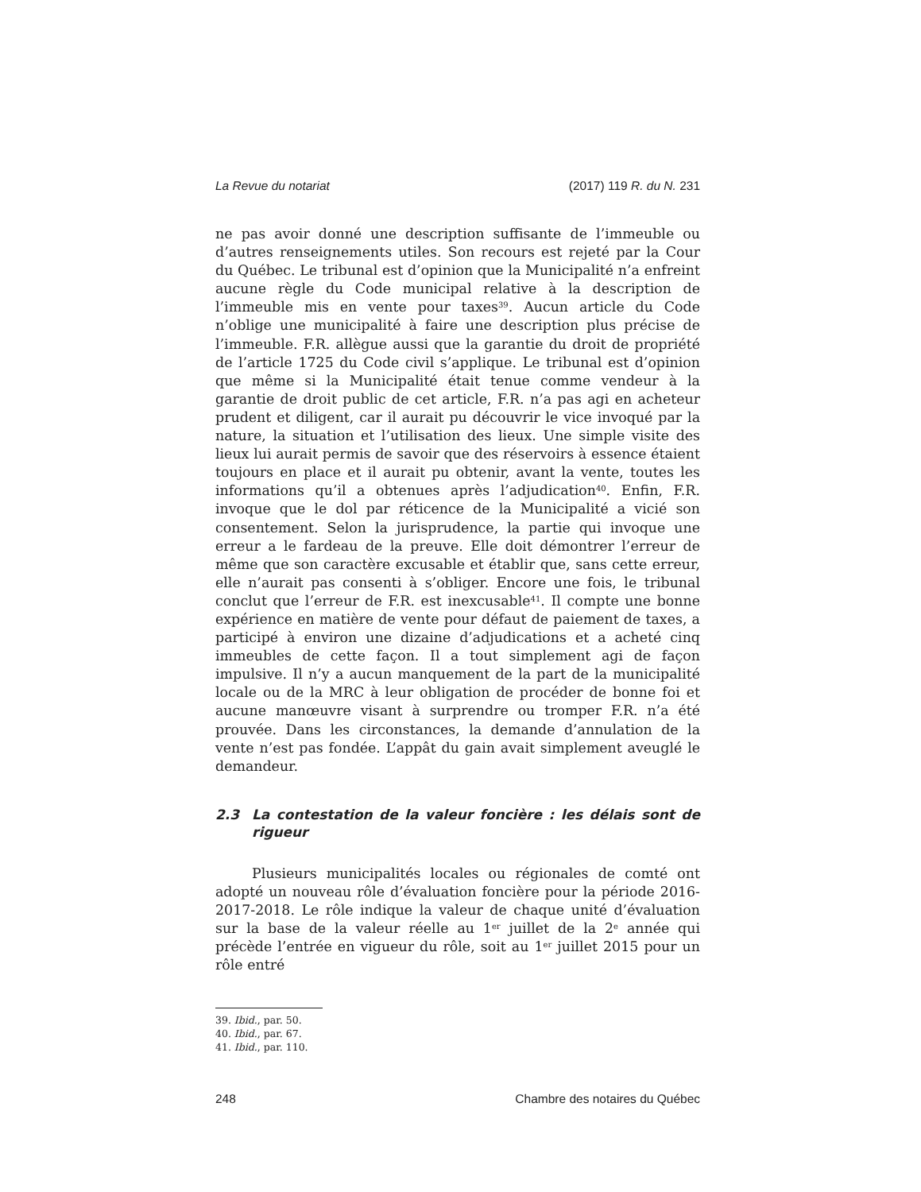La Revue du notariat (2017) 119 R. du N. 231
ne pas avoir donné une description suffisante de l’immeuble ou d’autres renseignements utiles. Son recours est rejeté par la Cour du Québec. Le tribunal est d’opinion que la Municipalité n’a enfreint aucune règle du Code municipal relative à la description de l’immeuble mis en vente pour taxes<sup>39</sup>. Aucun article du Code n’oblige une municipalité à faire une description plus précise de l’immeuble. F.R. allègue aussi que la garantie du droit de propriété de l’article 1725 du Code civil s’applique. Le tribunal est d’opinion que même si la Municipalité était tenue comme vendeur à la garantie de droit public de cet article, F.R. n’a pas agi en acheteur prudent et diligent, car il aurait pu découvrir le vice invoqué par la nature, la situation et l’utilisation des lieux. Une simple visite des lieux lui aurait permis de savoir que des réservoirs à essence étaient toujours en place et il aurait pu obtenir, avant la vente, toutes les informations qu’il a obtenues après l’adjudication<sup>40</sup>. Enfin, F.R. invoque que le dol par réticence de la Municipalité a vicié son consentement. Selon la jurisprudence, la partie qui invoque une erreur a le fardeau de la preuve. Elle doit démontrer l’erreur de même que son caractère excusable et établir que, sans cette erreur, elle n’aurait pas consenti à s’obliger. Encore une fois, le tribunal conclut que l’erreur de F.R. est inexcusable<sup>41</sup>. Il compte une bonne expérience en matière de vente pour défaut de paiement de taxes, a participé à environ une dizaine d’adjudications et a acheté cinq immeubles de cette façon. Il a tout simplement agi de façon impulsive. Il n’y a aucun manquement de la part de la municipalité locale ou de la MRC à leur obligation de procéder de bonne foi et aucune manœuvre visant à surprendre ou tromper F.R. n’a été prouvée. Dans les circonstances, la demande d’annulation de la vente n’est pas fondée. L’appât du gain avait simplement aveuglé le demandeur.
2.3 La contestation de la valeur foncière : les délais sont de rigueur
Plusieurs municipalités locales ou régionales de comté ont adopté un nouveau rôle d’évaluation foncière pour la période 2016-2017-2018. Le rôle indique la valeur de chaque unité d’évaluation sur la base de la valeur réelle au 1<sup>er</sup> juillet de la 2<sup>e</sup> année qui précède l’entrée en vigueur du rôle, soit au 1<sup>er</sup> juillet 2015 pour un rôle entré
39. Ibid., par. 50.
40. Ibid., par. 67.
41. Ibid., par. 110.
248 Chambre des notaires du Québec